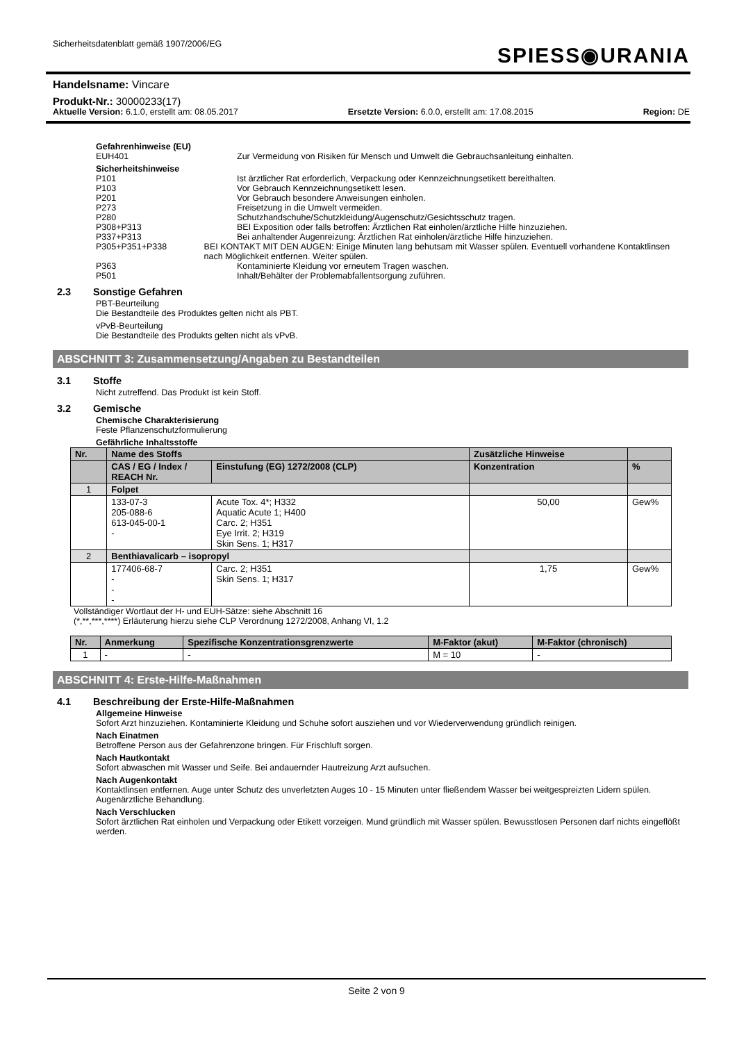Sicherheitsdatenblatt gemäß 1907/2006/EG
SPIESS◉URANIA
Handelsname: Vincare
Produkt-Nr.: 30000233(17)
Aktuelle Version: 6.1.0, erstellt am: 08.05.2017 Ersetzte Version: 6.0.0, erstellt am: 17.08.2015 Region: DE
Gefahrenhinweise (EU)
EUH401 Zur Vermeidung von Risiken für Mensch und Umwelt die Gebrauchsanleitung einhalten.
Sicherheitshinweise
P101 Ist ärztlicher Rat erforderlich, Verpackung oder Kennzeichnungsetikett bereithalten.
P103 Vor Gebrauch Kennzeichnungsetikett lesen.
P201 Vor Gebrauch besondere Anweisungen einholen.
P273 Freisetzung in die Umwelt vermeiden.
P280 Schutzhandschuhe/Schutzkleidung/Augenschutz/Gesichtsschutz tragen.
P308+P313 BEI Exposition oder falls betroffen: Ärztlichen Rat einholen/ärztliche Hilfe hinzuziehen.
P337+P313 Bei anhaltender Augenreizung: Ärztlichen Rat einholen/ärztliche Hilfe hinzuziehen.
P305+P351+P338 BEI KONTAKT MIT DEN AUGEN: Einige Minuten lang behutsam mit Wasser spülen. Eventuell vorhandene Kontaktlinsen nach Möglichkeit entfernen. Weiter spülen.
P363 Kontaminierte Kleidung vor erneutem Tragen waschen.
P501 Inhalt/Behälter der Problemabfallentsorgung zuführen.
2.3 Sonstige Gefahren
PBT-Beurteilung
Die Bestandteile des Produktes gelten nicht als PBT.
vPvB-Beurteilung
Die Bestandteile des Produkts gelten nicht als vPvB.
ABSCHNITT 3: Zusammensetzung/Angaben zu Bestandteilen
3.1 Stoffe
Nicht zutreffend. Das Produkt ist kein Stoff.
3.2 Gemische
Chemische Charakterisierung
Feste Pflanzenschutzformulierung
Gefährliche Inhaltsstoffe
| Nr. | Name des Stoffs | | Zusätzliche Hinweise | |
| --- | --- | --- | --- | --- |
| | CAS / EG / Index / REACH Nr. | Einstufung (EG) 1272/2008 (CLP) | Konzentration | % |
| 1 | Folpet | | | |
| | 133-07-3 205-088-6 613-045-00-1 - | Acute Tox. 4*; H332 Aquatic Acute 1; H400 Carc. 2; H351 Eye Irrit. 2; H319 Skin Sens. 1; H317 | 50,00 | Gew% |
| 2 | Benthiavalicarb – isopropyl | | | |
| | 177406-68-7 - - - | Carc. 2; H351 Skin Sens. 1; H317 | 1,75 | Gew% |
Vollständiger Wortlaut der H- und EUH-Sätze: siehe Abschnitt 16
(*,**,***,****) Erläuterung hierzu siehe CLP Verordnung 1272/2008, Anhang VI, 1.2
| Nr. | Anmerkung | Spezifische Konzentrationsgrenzwerte | M-Faktor (akut) | M-Faktor (chronisch) |
| --- | --- | --- | --- | --- |
| 1 | - | - | M = 10 | - |
ABSCHNITT 4: Erste-Hilfe-Maßnahmen
4.1 Beschreibung der Erste-Hilfe-Maßnahmen
Allgemeine Hinweise
Sofort Arzt hinzuziehen. Kontaminierte Kleidung und Schuhe sofort ausziehen und vor Wiederverwendung gründlich reinigen.
Nach Einatmen
Betroffene Person aus der Gefahrenzone bringen. Für Frischluft sorgen.
Nach Hautkontakt
Sofort abwaschen mit Wasser und Seife. Bei andauernder Hautreizung Arzt aufsuchen.
Nach Augenkontakt
Kontaktlinsen entfernen. Auge unter Schutz des unverletzten Auges 10 - 15 Minuten unter fließendem Wasser bei weitgespreizten Lidern spülen. Augenärztliche Behandlung.
Nach Verschlucken
Sofort ärztlichen Rat einholen und Verpackung oder Etikett vorzeigen. Mund gründlich mit Wasser spülen. Bewusstlosen Personen darf nichts eingeflößt werden.
Seite 2 von 9